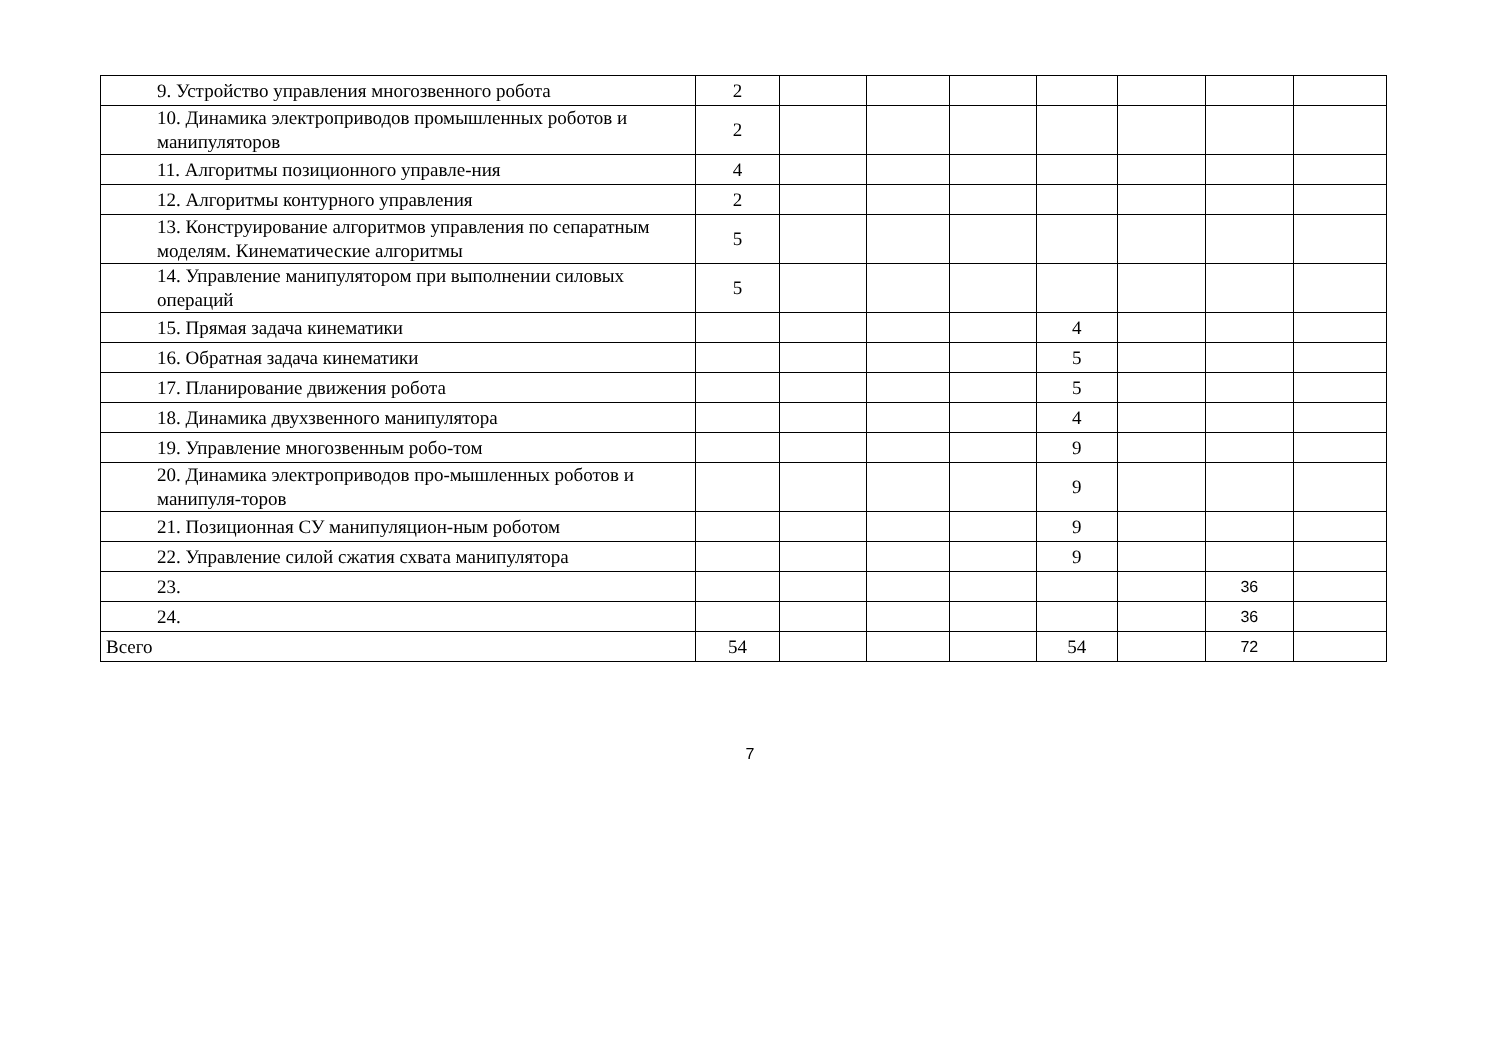| 9. Устройство управления многозвенного робота | 2 | | | | | | | |
| 10. Динамика электроприводов промышленных роботов и манипуляторов | 2 | | | | | | | |
| 11. Алгоритмы позиционного управле-ния | 4 | | | | | | | |
| 12. Алгоритмы контурного управления | 2 | | | | | | | |
| 13. Конструирование алгоритмов управления по сепаратным моделям. Кинематические алгоритмы | 5 | | | | | | | |
| 14. Управление манипулятором при выполнении силовых операций | 5 | | | | | | | |
| 15. Прямая задача кинематики | | | | | 4 | | | |
| 16. Обратная задача кинематики | | | | | 5 | | | |
| 17. Планирование движения робота | | | | | 5 | | | |
| 18. Динамика двухзвенного манипулятора | | | | | 4 | | | |
| 19. Управление многозвенным робо-том | | | | | 9 | | | |
| 20. Динамика электроприводов про-мышленных роботов и манипуля-торов | | | | | 9 | | | |
| 21. Позиционная СУ манипуляцион-ным роботом | | | | | 9 | | | |
| 22. Управление силой сжатия схвата манипулятора | | | | | 9 | | | |
| 23. | | | | | | | 36 | |
| 24. | | | | | | | 36 | |
| Всего | 54 | | | | 54 | | 72 | |
7